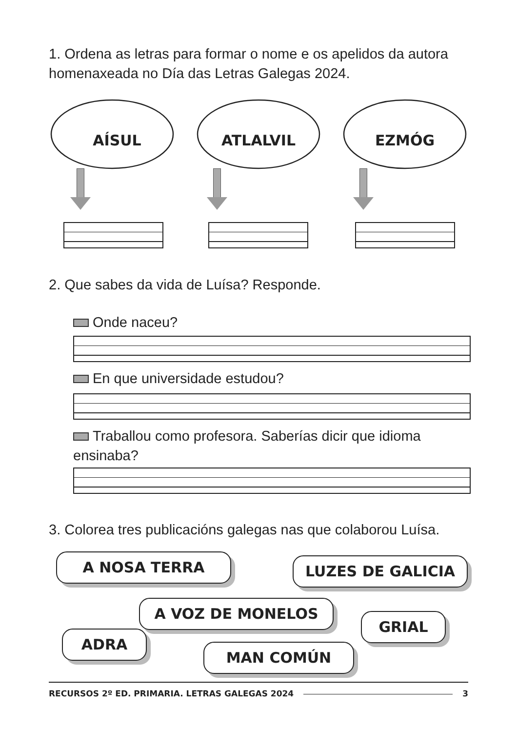1. Ordena as letras para formar o nome e os apelidos da autora homenaxeada no Día das Letras Galegas 2024.
AÍSUL ATLALVIL EZMÓG
2. Que sabes da vida de Luísa? Responde.
Onde naceu?
En que universidade estudou?
Traballou como profesora. Saberías dicir que idioma ensinaba?
3. Colorea tres publicacións galegas nas que colaborou Luísa.
A NOSA TERRA LUZES DE GALICIA
A VOZ DE MONELOS
GRIAL
ADRA
MAN COMÚN
RECURSOS 2º ED. PRIMARIA. LETRAS GALEGAS 2024 3